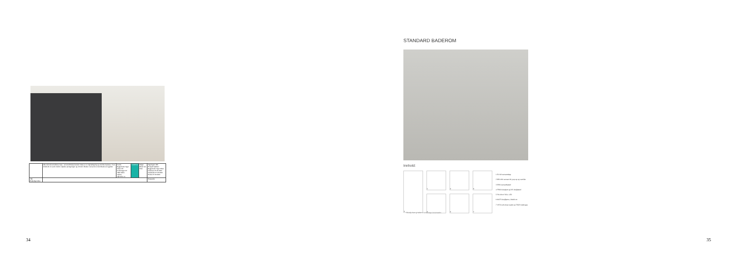| | Alle mål må kontrolleres nøye - ta kontrollmål på stedet. Dette er en originaltegning og må ikke kopieres. Vi tar forbehold om avvik mellom objekter på tegningen og innhold i tilbudet. Ved avvik er det tilbudet som gjelder. | Kunde Byggmester Ingar Olsen AS Kvellovegen 5T 7580 Selbu oddarn-o@online.no | NOREMA | Selger Mette Iren Holø | Tegningsnr 786 Prosjekt Kjøkken Byggmester Ingar Olsen Utskrevet 27.05.2024 Utarbeidet 27.05.2024 Endret 27.05.2024 |
| 786-Enebolig.cmdra | | | | | Perspektiv |
34
STANDARD BADEROM
Innhold:
4
1
2
3
5
6
7
1 ELI 90 servantskap
2 BEA thin servant 90, pop-up og vannlås
3 EIRA servantbatteri
4 FRIDA dusjsett og DIS dusjbatteri
5 PIA 90 m/ SOL- LED
6 MATS dusjhjørne, 90x90 cm
7 VITO soft-close toalett og TECE trykknapp
Tilvalg kan gi økte monterings kostnader.
35